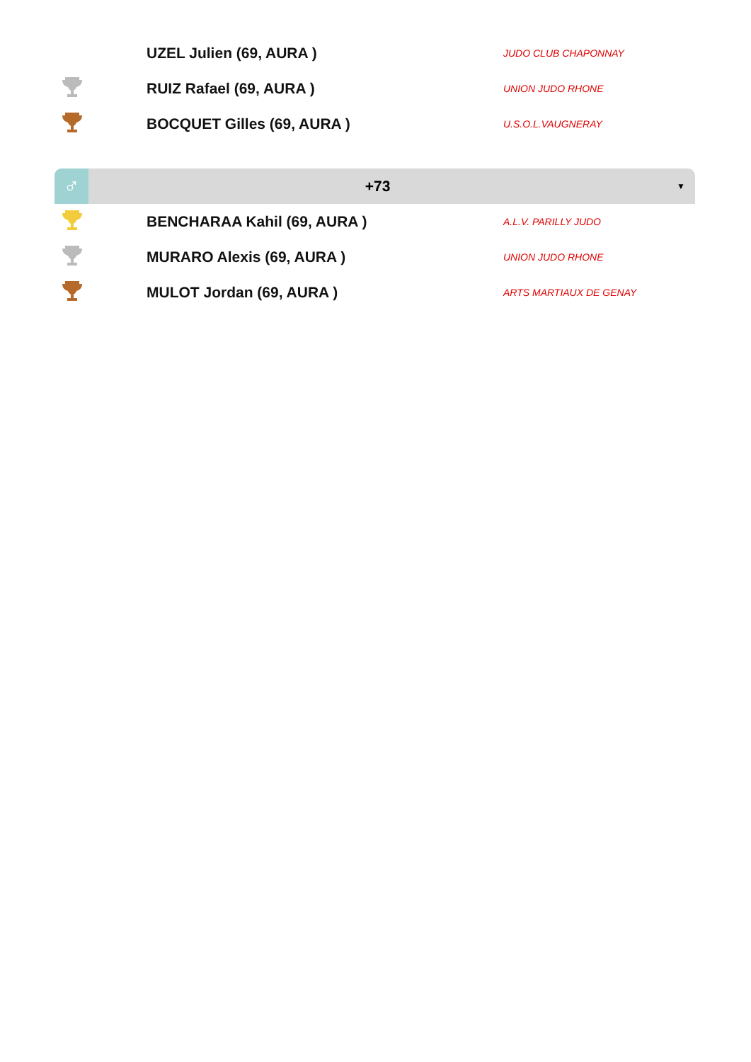UZEL Julien (69, AURA )
JUDO CLUB CHAPONNAY
RUIZ Rafael (69, AURA )
UNION JUDO RHONE
BOCQUET Gilles (69, AURA )
U.S.O.L.VAUGNERAY
♂
+73
▼
BENCHARAA Kahil (69, AURA )
A.L.V. PARILLY JUDO
MURARO Alexis (69, AURA )
UNION JUDO RHONE
MULOT Jordan (69, AURA )
ARTS MARTIAUX DE GENAY